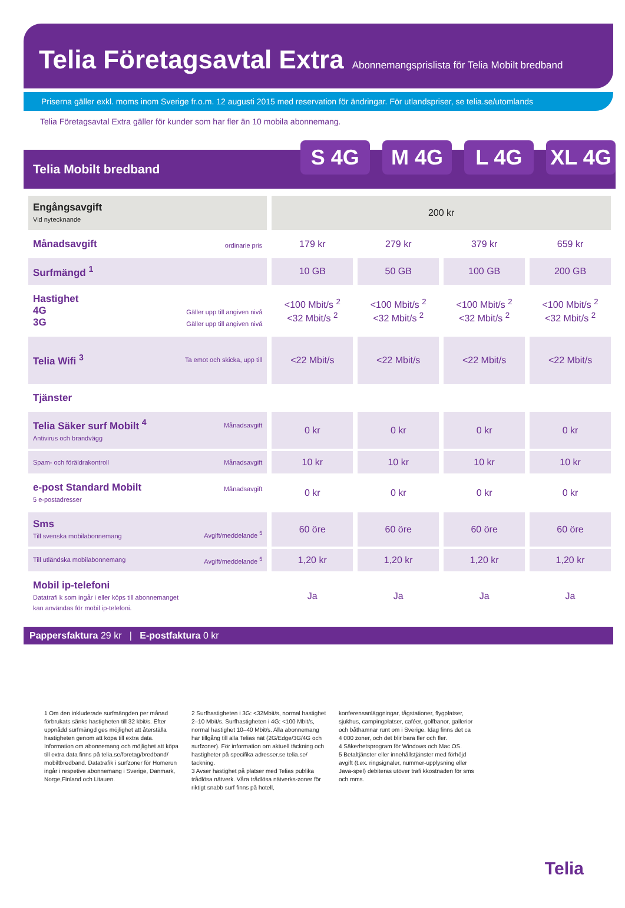Telia Företagsavtal Extra Abonnemangsprislista för Telia Mobilt bredband
Priserna gäller exkl. moms inom Sverige fr.o.m. 12 augusti 2015 med reservation för ändringar. För utlandspriser, se telia.se/utomlands
Telia Företagsavtal Extra gäller för kunder som har fler än 10 mobila abonnemang.
Telia Mobilt bredband
S 4G M 4G L 4G XL 4G
| Engångsavgift Vid nytecknande | 200 kr | | | |
| Månadsavgift ordinarie pris | 179 kr | 279 kr | 379 kr | 659 kr |
| Surfmängd <sup>1</sup> | 10 GB | 50 GB | 100 GB | 200 GB |
| Hastighet 4G Gäller upp till angiven nivå 3G Gäller upp till angiven nivå | <100 Mbit/s <sup>2</sup> <32 Mbit/s <sup>2</sup> | <100 Mbit/s <sup>2</sup> <32 Mbit/s <sup>2</sup> | <100 Mbit/s <sup>2</sup> <32 Mbit/s <sup>2</sup> | <100 Mbit/s <sup>2</sup> <32 Mbit/s <sup>2</sup> |
| Telia Wifi <sup>3</sup> Ta emot och skicka, upp till | <22 Mbit/s | <22 Mbit/s | <22 Mbit/s | <22 Mbit/s |
| Tjänster | | | | |
| Telia Säker surf Mobilt <sup>4</sup> Månadsavgift Antivirus och brandvägg | 0 kr | 0 kr | 0 kr | 0 kr |
| Spam- och föräldrakontroll Månadsavgift | 10 kr | 10 kr | 10 kr | 10 kr |
| e-post Standard Mobilt Månadsavgift 5 e-postadresser | 0 kr | 0 kr | 0 kr | 0 kr |
| Sms Till svenska mobilabonnemang Avgift/meddelande <sup>5</sup> | 60 öre | 60 öre | 60 öre | 60 öre |
| Till utländska mobilabonnemang Avgift/meddelande <sup>5</sup> | 1,20 kr | 1,20 kr | 1,20 kr | 1,20 kr |
| Mobil ip-telefoni Datatrafi k som ingår i eller köps till abonnemanget kan användas för mobil ip-telefoni. | Ja | Ja | Ja | Ja |
Pappersfaktura 29 kr | E-postfaktura 0 kr
1 Om den inkluderade surfmängden per månad förbrukats sänks hastigheten till 32 kbit/s. Efter uppnådd surfmängd ges möjlighet att återställa hastigheten genom att köpa till extra data. Information om abonnemang och möjlighet att köpa till extra data finns på telia.se/foretag/bredband/ mobiltbredband. Datatrafik i surfzoner för Homerun ingår i respetive abonnemang i Sverige, Danmark, Norge,Finland och Litauen.
2 Surfhastigheten i 3G: <32Mbit/s, normal hastighet 2–10 Mbit/s. Surfhastigheten i 4G: <100 Mbit/s, normal hastighet 10–40 Mbit/s. Alla abonnemang har tillgång till alla Telias nät (2G/Edge/3G/4G och surfzoner). För information om aktuell täckning och hastigheter på specifika adresser.se telia.se/ tackning.
3 Avser hastighet på platser med Telias publika trådlösa nätverk. Våra trådlösa nätverks-zoner för riktigt snabb surf finns på hotell,
konferensanläggningar, tågstationer, flygplatser, sjukhus, campingplatser, caféer, golfbanor, gallerior och båthamnar runt om i Sverige. Idag finns det ca 4 000 zoner, och det blir bara fler och fler.
4 Säkerhetsprogram för Windows och Mac OS.
5 Betaltjänster eller innehållstjänster med förhöjd avgift (t.ex. ringsignaler, nummer-upplysning eller Java-spel) debiteras utöver trafi kkostnaden för sms och mms.
Telia